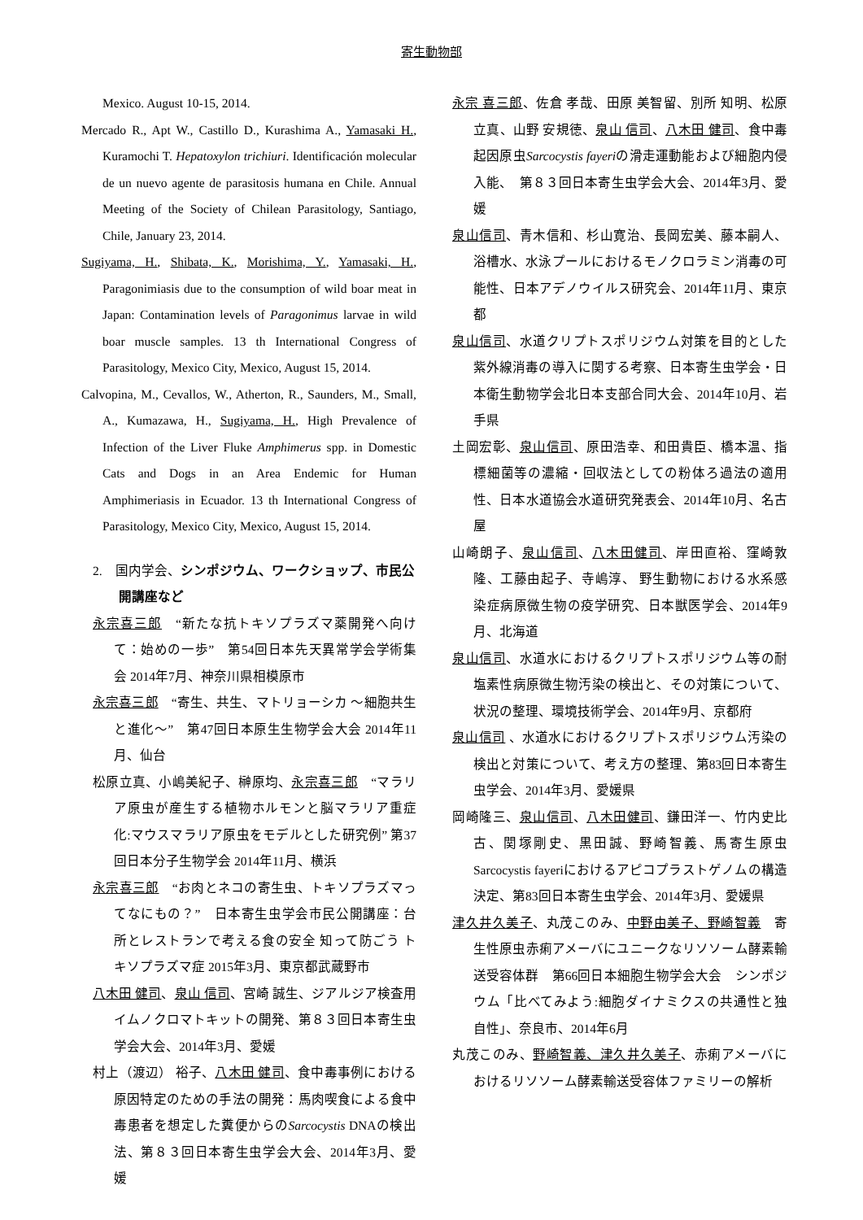寄生動物部
Mexico. August 10-15, 2014.
Mercado R., Apt W., Castillo D., Kurashima A., Yamasaki H., Kuramochi T. Hepatoxylon trichiuri. Identificación molecular de un nuevo agente de parasitosis humana en Chile. Annual Meeting of the Society of Chilean Parasitology, Santiago, Chile, January 23, 2014.
Sugiyama, H., Shibata, K., Morishima, Y., Yamasaki, H., Paragonimiasis due to the consumption of wild boar meat in Japan: Contamination levels of Paragonimus larvae in wild boar muscle samples. 13 th International Congress of Parasitology, Mexico City, Mexico, August 15, 2014.
Calvopina, M., Cevallos, W., Atherton, R., Saunders, M., Small, A., Kumazawa, H., Sugiyama, H., High Prevalence of Infection of the Liver Fluke Amphimerus spp. in Domestic Cats and Dogs in an Area Endemic for Human Amphimeriasis in Ecuador. 13 th International Congress of Parasitology, Mexico City, Mexico, August 15, 2014.
2.　国内学会、シンポジウム、ワークショップ、市民公開講座など
永宗喜三郎　“新たな抗トキソプラズマ薬開発へ向けて：始めの一歩”　第54回日本先天異常学会学術集会 2014年7月、神奈川県相模原市
永宗喜三郎　“寄生、共生、マトリョーシカ ～細胞共生と進化～”　第47回日本原生生物学会大会 2014年11月、仙台
松原立真、小嶋美紀子、榊原均、永宗喜三郎　“マラリア原虫が産生する植物ホルモンと脳マラリア重症化:マウスマラリア原虫をモデルとした研究例” 第37回日本分子生物学会 2014年11月、横浜
永宗喜三郎　“お肉とネコの寄生虫、トキソプラズマってなにもの？”　日本寄生虫学会市民公開講座：台所とレストランで考える食の安全 知って防ごう トキソプラズマ症 2015年3月、東京都武蔵野市
八木田 健司、泉山 信司、宮崎 誠生、ジアルジア検査用イムノクロマトキットの開発、第８３回日本寄生虫学会大会、2014年3月、愛媛
村上（渡辺） 裕子、八木田 健司、食中毒事例における原因特定のための手法の開発：馬肉喫食による食中毒患者を想定した糞便からのSarcocystis DNAの検出法、第８３回日本寄生虫学会大会、2014年3月、愛媛
永宗 喜三郎、佐倉 孝哉、田原 美智留、別所 知明、松原 立真、山野 安規徳、泉山 信司、八木田 健司、食中毒起因原虫Sarcocystis fayeriの滑走運動能および細胞内侵入能、　第８３回日本寄生虫学会大会、2014年3月、愛媛
泉山信司、青木信和、杉山寛治、長岡宏美、藤本嗣人、浴槽水、水泳プールにおけるモノクロラミン消毒の可能性、日本アデノウイルス研究会、2014年11月、東京都
泉山信司、水道クリプトスポリジウム対策を目的とした紫外線消毒の導入に関する考察、日本寄生虫学会・日本衛生動物学会北日本支部合同大会、2014年10月、岩手県
土岡宏彰、泉山信司、原田浩幸、和田貴臣、橋本温、指標細菌等の濃縮・回収法としての粉体ろ過法の適用性、日本水道協会水道研究発表会、2014年10月、名古屋
山崎朗子、泉山信司、八木田健司、岸田直裕、窪崎敦隆、工藤由起子、寺嶋淳、 野生動物における水系感染症病原微生物の疫学研究、日本獣医学会、2014年9月、北海道
泉山信司、水道水におけるクリプトスポリジウム等の耐塩素性病原微生物汚染の検出と、その対策について、状況の整理、環境技術学会、2014年9月、京都府
泉山信司 、水道水におけるクリプトスポリジウム汚染の検出と対策について、考え方の整理、第83回日本寄生虫学会、2014年3月、愛媛県
岡崎隆三、泉山信司、八木田健司、鎌田洋一、竹内史比古、関塚剛史、黒田誠、野崎智義、馬寄生原虫Sarcocystis fayeriにおけるアピコプラストゲノムの構造決定、第83回日本寄生虫学会、2014年3月、愛媛県
津久井久美子、丸茂このみ、中野由美子、野崎智義　寄生性原虫赤痢アメーバにユニークなリソソーム酵素輸送受容体群　第66回日本細胞生物学会大会　シンポジウム「比べてみよう:細胞ダイナミクスの共通性と独自性」、奈良市、2014年6月
丸茂このみ、野崎智義、津久井久美子、赤痢アメーバにおけるリソソーム酵素輸送受容体ファミリーの解析